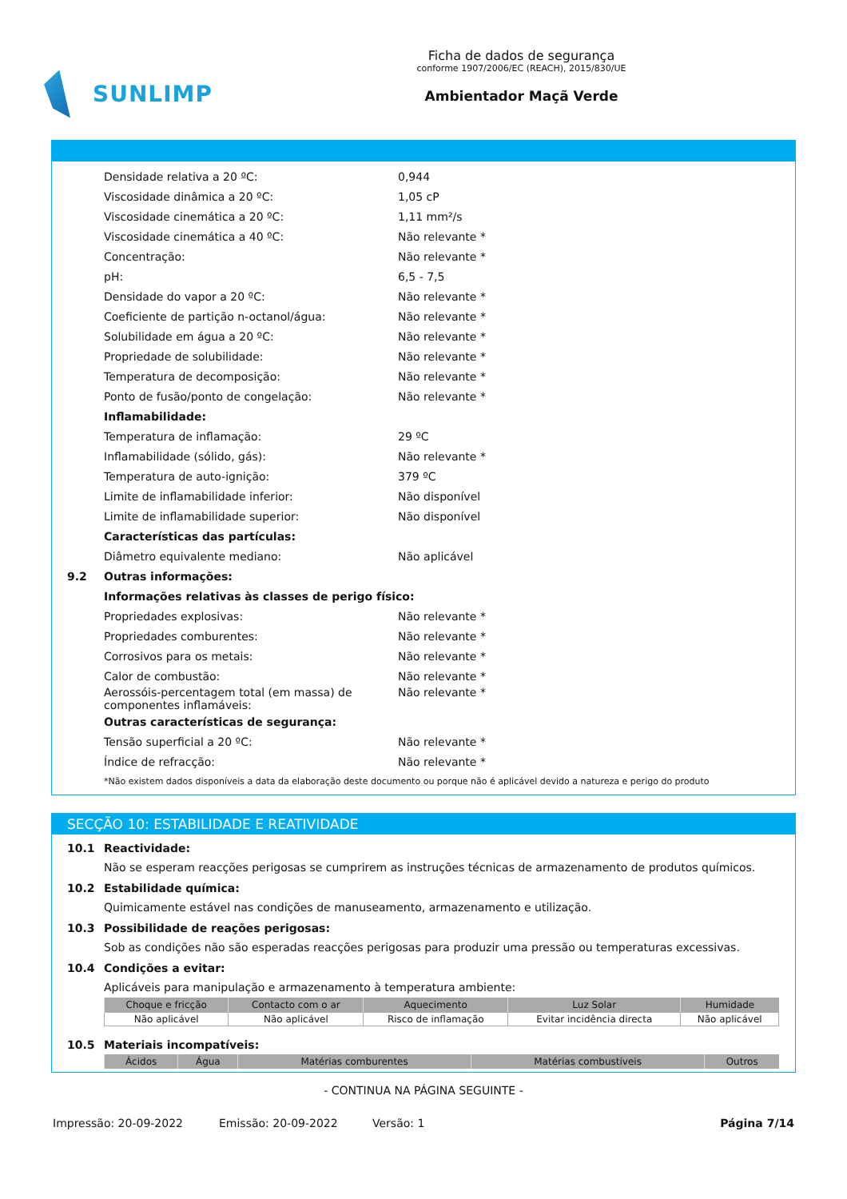SUNLIMP
Ficha de dados de segurança
conforme 1907/2006/EC (REACH), 2015/830/UE
Ambientador Maçã Verde
Densidade relativa a 20 ºC: 0,944
Viscosidade dinâmica a 20 ºC: 1,05 cP
Viscosidade cinemática a 20 ºC: 1,11 mm²/s
Viscosidade cinemática a 40 ºC: Não relevante *
Concentração: Não relevante *
pH: 6,5 - 7,5
Densidade do vapor a 20 ºC: Não relevante *
Coeficiente de partição n-octanol/água: Não relevante *
Solubilidade em água a 20 ºC: Não relevante *
Propriedade de solubilidade: Não relevante *
Temperatura de decomposição: Não relevante *
Ponto de fusão/ponto de congelação: Não relevante *
Inflamabilidade:
Temperatura de inflamação: 29 ºC
Inflamabilidade (sólido, gás): Não relevante *
Temperatura de auto-ignição: 379 ºC
Limite de inflamabilidade inferior: Não disponível
Limite de inflamabilidade superior: Não disponível
Características das partículas:
Diâmetro equivalente mediano: Não aplicável
9.2 Outras informações:
Informações relativas às classes de perigo físico:
Propriedades explosivas: Não relevante *
Propriedades comburentes: Não relevante *
Corrosivos para os metais: Não relevante *
Calor de combustão: Não relevante *
Aerossóis-percentagem total (em massa) de componentes inflamáveis: Não relevante *
Outras características de segurança:
Tensão superficial a 20 ºC: Não relevante *
Índice de refracção: Não relevante *
*Não existem dados disponíveis a data da elaboração deste documento ou porque não é aplicável devido a natureza e perigo do produto
SECÇÃO 10: ESTABILIDADE E REATIVIDADE
10.1 Reactividade:
Não se esperam reacções perigosas se cumprirem as instruções técnicas de armazenamento de produtos químicos.
10.2 Estabilidade química:
Quimicamente estável nas condições de manuseamento, armazenamento e utilização.
10.3 Possibilidade de reações perigosas:
Sob as condições não são esperadas reacções perigosas para produzir uma pressão ou temperaturas excessivas.
10.4 Condições a evitar:
Aplicáveis para manipulação e armazenamento à temperatura ambiente:
| Choque e fricção | Contacto com o ar | Aquecimento | Luz Solar | Humidade |
| --- | --- | --- | --- | --- |
| Não aplicável | Não aplicável | Risco de inflamação | Evitar incidência directa | Não aplicável |
10.5 Materiais incompatíveis:
| Ácidos | Água | Matérias comburentes | Matérias combustíveis | Outros |
| --- | --- | --- | --- | --- |
- CONTINUA NA PÁGINA SEGUINTE -
Impressão: 20-09-2022 Emissão: 20-09-2022 Versão: 1 Página 7/14